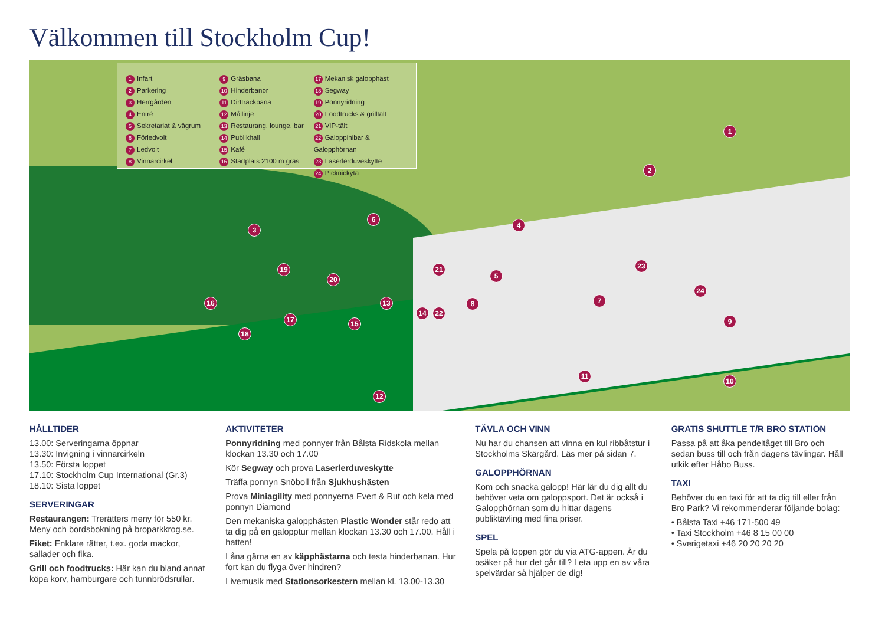Välkommen till Stockholm Cup!
1 Infart
2 Parkering
3 Herrgården
4 Entré
5 Sekretariat & vågrum
6 Förledvolt
7 Ledvolt
8 Vinnarcirkel
9 Gräsbana
10 Hinderbanor
11 Dirttrackbana
12 Mållinje
13 Restaurang, lounge, bar
14 Publikhall
15 Kafé
16 Startplats 2100 m gräs
17 Mekanisk galopphäst
18 Segway
19 Ponnyridning
20 Foodtrucks & grilltält
21 VIP-tält
22 Galoppinibar & Galopphörnan
23 Laserlerduveskytte
24 Picknickyta
1
2
3
4
5
6
7 8
9
10
11
12
13
14
15
16
17
18
19
20
21
22
23
24
HÅLLTIDER
13.00: Serveringarna öppnar
13.30: Invigning i vinnarcirkeln
13.50: Första loppet
17.10: Stockholm Cup International (Gr.3)
18.10: Sista loppet
SERVERINGAR
Restaurangen: Trerätters meny för 550 kr. Meny och bordsbokning på broparkkrog.se.
Fiket: Enklare rätter, t.ex. goda mackor, sallader och fika.
Grill och foodtrucks: Här kan du bland annat köpa korv, hamburgare och tunnbrödsrullar.
AKTIVITETER
Ponnyridning med ponnyer från Bålsta Ridskola mellan klockan 13.30 och 17.00
Kör Segway och prova Laserlerduveskytte
Träffa ponnyn Snöboll från Sjukhushästen
Prova Miniagility med ponnyerna Evert & Rut och kela med ponnyn Diamond
Den mekaniska galopphästen Plastic Wonder står redo att ta dig på en galopptur mellan klockan 13.30 och 17.00. Håll i hatten!
Låna gärna en av käpphästarna och testa hinderbanan. Hur fort kan du flyga över hindren?
Livemusik med Stationsorkestern mellan kl. 13.00-13.30
TÄVLA OCH VINN
Nu har du chansen att vinna en kul ribbåtstur i Stockholms Skärgård. Läs mer på sidan 7.
GALOPPHÖRNAN
Kom och snacka galopp! Här lär du dig allt du behöver veta om galoppsport. Det är också i Galopphörnan som du hittar dagens publiktävling med fina priser.
SPEL
Spela på loppen gör du via ATG-appen. Är du osäker på hur det går till? Leta upp en av våra spelvärdar så hjälper de dig!
GRATIS SHUTTLE T/R BRO STATION
Passa på att åka pendeltåget till Bro och sedan buss till och från dagens tävlingar. Håll utkik efter Håbo Buss.
TAXI
Behöver du en taxi för att ta dig till eller från Bro Park? Vi rekommenderar följande bolag:
• Bålsta Taxi +46 171-500 49
• Taxi Stockholm +46 8 15 00 00
• Sverigetaxi +46 20 20 20 20